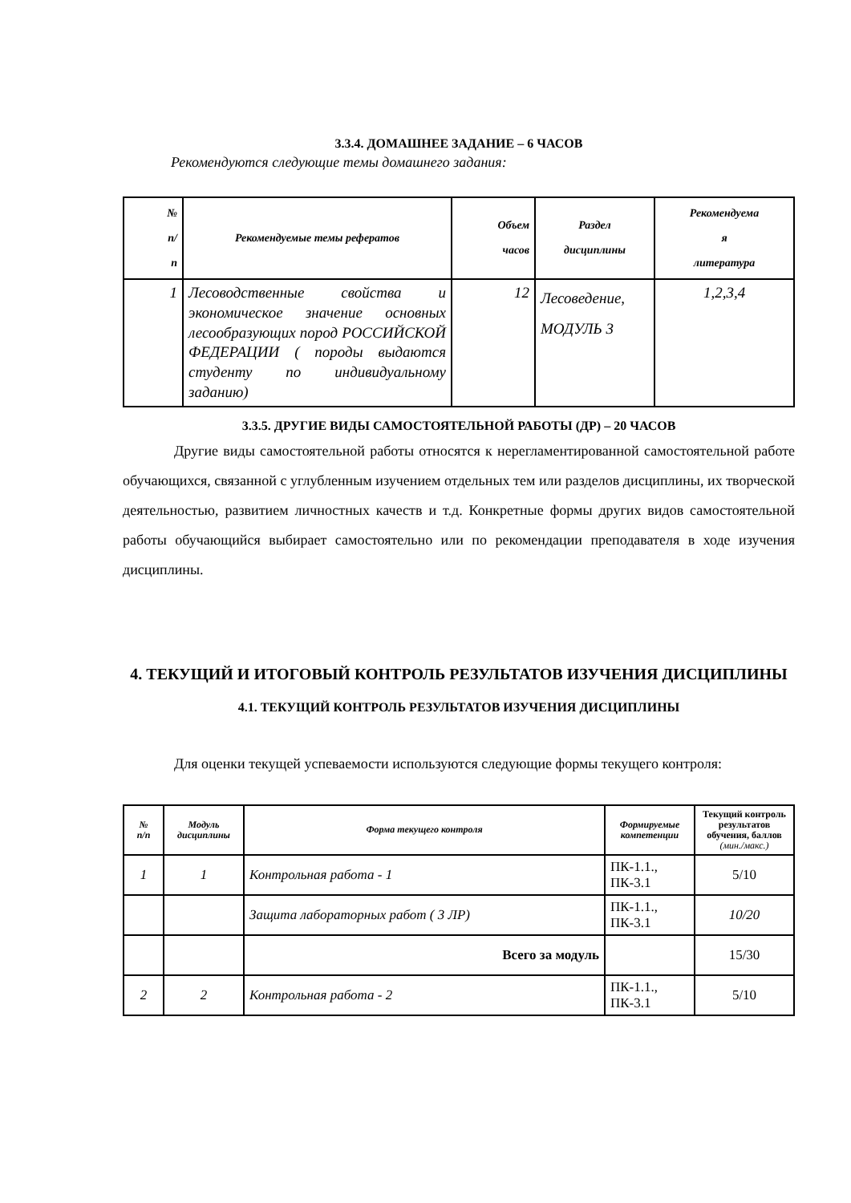3.3.4. ДОМАШНЕЕ ЗАДАНИЕ – 6 ЧАСОВ
Рекомендуются следующие темы домашнего задания:
| № п/ п | Рекомендуемые темы рефератов | Объем часов | Раздел дисциплины | Рекомендуема я литература |
| --- | --- | --- | --- | --- |
| 1 | Лесоводственные свойства и экономическое значение основных лесообразующих пород РОССИЙСКОЙ ФЕДЕРАЦИИ ( породы выдаются студенту по индивидуальному заданию) | 12 | Лесоведение, МОДУЛЬ 3 | 1,2,3,4 |
3.3.5. ДРУГИЕ ВИДЫ САМОСТОЯТЕЛЬНОЙ РАБОТЫ (ДР) – 20 ЧАСОВ
Другие виды самостоятельной работы относятся к нерегламентированной самостоятельной работе обучающихся, связанной с углубленным изучением отдельных тем или разделов дисциплины, их творческой деятельностью, развитием личностных качеств и т.д. Конкретные формы других видов самостоятельной работы обучающийся выбирает самостоятельно или по рекомендации преподавателя в ходе изучения дисциплины.
4. ТЕКУЩИЙ И ИТОГОВЫЙ КОНТРОЛЬ РЕЗУЛЬТАТОВ ИЗУЧЕНИЯ ДИСЦИПЛИНЫ
4.1. ТЕКУЩИЙ КОНТРОЛЬ РЕЗУЛЬТАТОВ ИЗУЧЕНИЯ ДИСЦИПЛИНЫ
Для оценки текущей успеваемости используются следующие формы текущего контроля:
| № п/п | Модуль дисциплины | Форма текущего контроля | Формируемые компетенции | Текущий контроль результатов обучения, баллов (мин./макс.) |
| --- | --- | --- | --- | --- |
| 1 | 1 | Контрольная работа - 1 | ПК-1.1., ПК-3.1 | 5/10 |
| | | Защита лабораторных работ ( 3 ЛР) | ПК-1.1., ПК-3.1 | 10/20 |
| | | Всего за модуль | | 15/30 |
| 2 | 2 | Контрольная работа - 2 | ПК-1.1., ПК-3.1 | 5/10 |